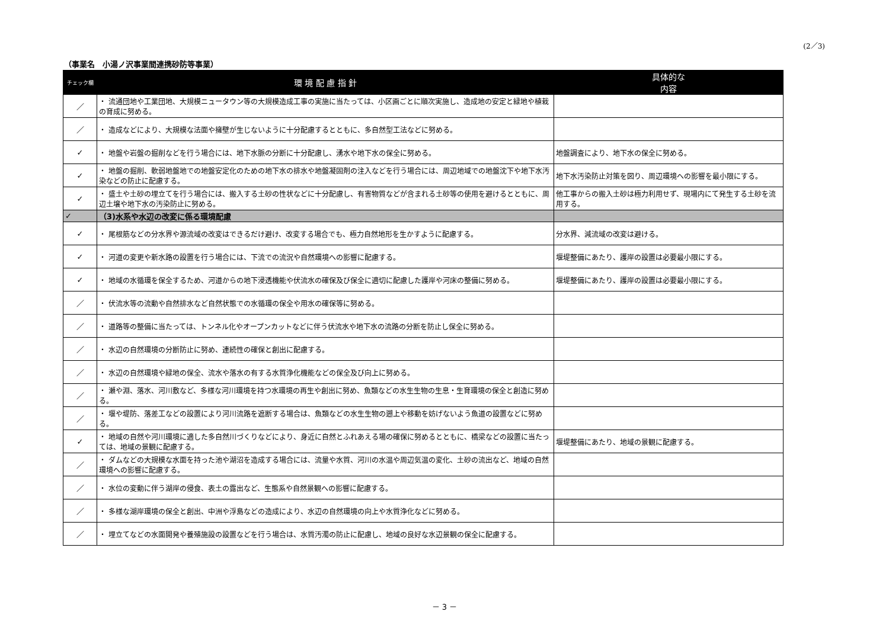(2／3)
（事業名　小湯ノ沢事業間連携砂防等事業）
| チェック欄 | 環 境 配 慮 指 針 | 具体的な 内容 |
| --- | --- | --- |
| ／ | ・ 流通団地や工業団地、大規模ニュータウン等の大規模造成工事の実施に当たっては、小区画ごとに順次実施し、造成地の安定と緑地や植栽の育成に努める。 | |
| ／ | ・ 造成などにより、大規模な法面や擁壁が生じないように十分配慮するとともに、多自然型工法などに努める。 | |
| ✓ | ・ 地盤や岩盤の掘削などを行う場合には、地下水脈の分断に十分配慮し、湧水や地下水の保全に努める。 | 地盤調査により、地下水の保全に努める。 |
| ✓ | ・ 地盤の掘削、軟弱地盤地での地盤安定化のための地下水の排水や地盤凝固剤の注入などを行う場合には、周辺地域での地盤沈下や地下水汚染などの防止に配慮する。 | 地下水汚染防止対策を図り、周辺環境への影響を最小限にする。 |
| ✓ | ・ 盛土や土砂の埋立てを行う場合には、搬入する土砂の性状などに十分配慮し、有害物質などが含まれる土砂等の使用を避けるとともに、周辺土壌や地下水の汚染防止に努める。 | 他工事からの搬入土砂は極力利用せず、現場内にて発生する土砂を流用する。 |
| ✓ | （3)水系や水辺の改変に係る環境配慮 | |
| ✓ | ・ 尾根筋などの分水界や源流域の改変はできるだけ避け、改変する場合でも、極力自然地形を生かすように配慮する。 | 分水界、減流域の改変は避ける。 |
| ✓ | ・ 河道の変更や新水路の設置を行う場合には、下流での流況や自然環境への影響に配慮する。 | 堰堤整備にあたり、護岸の設置は必要最小限にする。 |
| ✓ | ・ 地域の水循環を保全するため、河道からの地下浸透機能や伏流水の確保及び保全に適切に配慮した護岸や河床の整備に努める。 | 堰堤整備にあたり、護岸の設置は必要最小限にする。 |
| ／ | ・ 伏流水等の流動や自然排水など自然状態での水循環の保全や用水の確保等に努める。 | |
| ／ | ・ 道路等の整備に当たっては、トンネル化やオープンカットなどに伴う伏流水や地下水の流路の分断を防止し保全に努める。 | |
| ／ | ・ 水辺の自然環境の分断防止に努め、連続性の確保と創出に配慮する。 | |
| ／ | ・ 水辺の自然環境や緑地の保全、流水や落水の有する水質浄化機能などの保全及び向上に努める。 | |
| ／ | ・ 瀬や淵、落水、河川敷など、多様な河川環境を持つ水環境の再生や創出に努め、魚類などの水生生物の生息・生育環境の保全と創造に努める。 | |
| ／ | ・ 堰や堤防、落差工などの設置により河川流路を遮断する場合は、魚類などの水生生物の遡上や移動を妨げないよう魚道の設置などに努める。 | |
| ✓ | ・ 地域の自然や河川環境に適した多自然川づくりなどにより、身近に自然とふれあえる場の確保に努めるとともに、橋梁などの設置に当たっては、地域の景観に配慮する。 | 堰堤整備にあたり、地域の景観に配慮する。 |
| ／ | ・ ダムなどの大規模な水面を持った池や湖沼を造成する場合には、流量や水質、河川の水温や周辺気温の変化、土砂の流出など、地域の自然環境への影響に配慮する。 | |
| ／ | ・ 水位の変動に伴う湖岸の侵食、表土の露出など、生態系や自然景観への影響に配慮する。 | |
| ／ | ・ 多様な湖岸環境の保全と創出、中洲や浮島などの造成により、水辺の自然環境の向上や水質浄化などに努める。 | |
| ／ | ・ 埋立てなどの水面開発や養殖施設の設置などを行う場合は、水質汚濁の防止に配慮し、地域の良好な水辺景観の保全に配慮する。 | |
－ 3 －